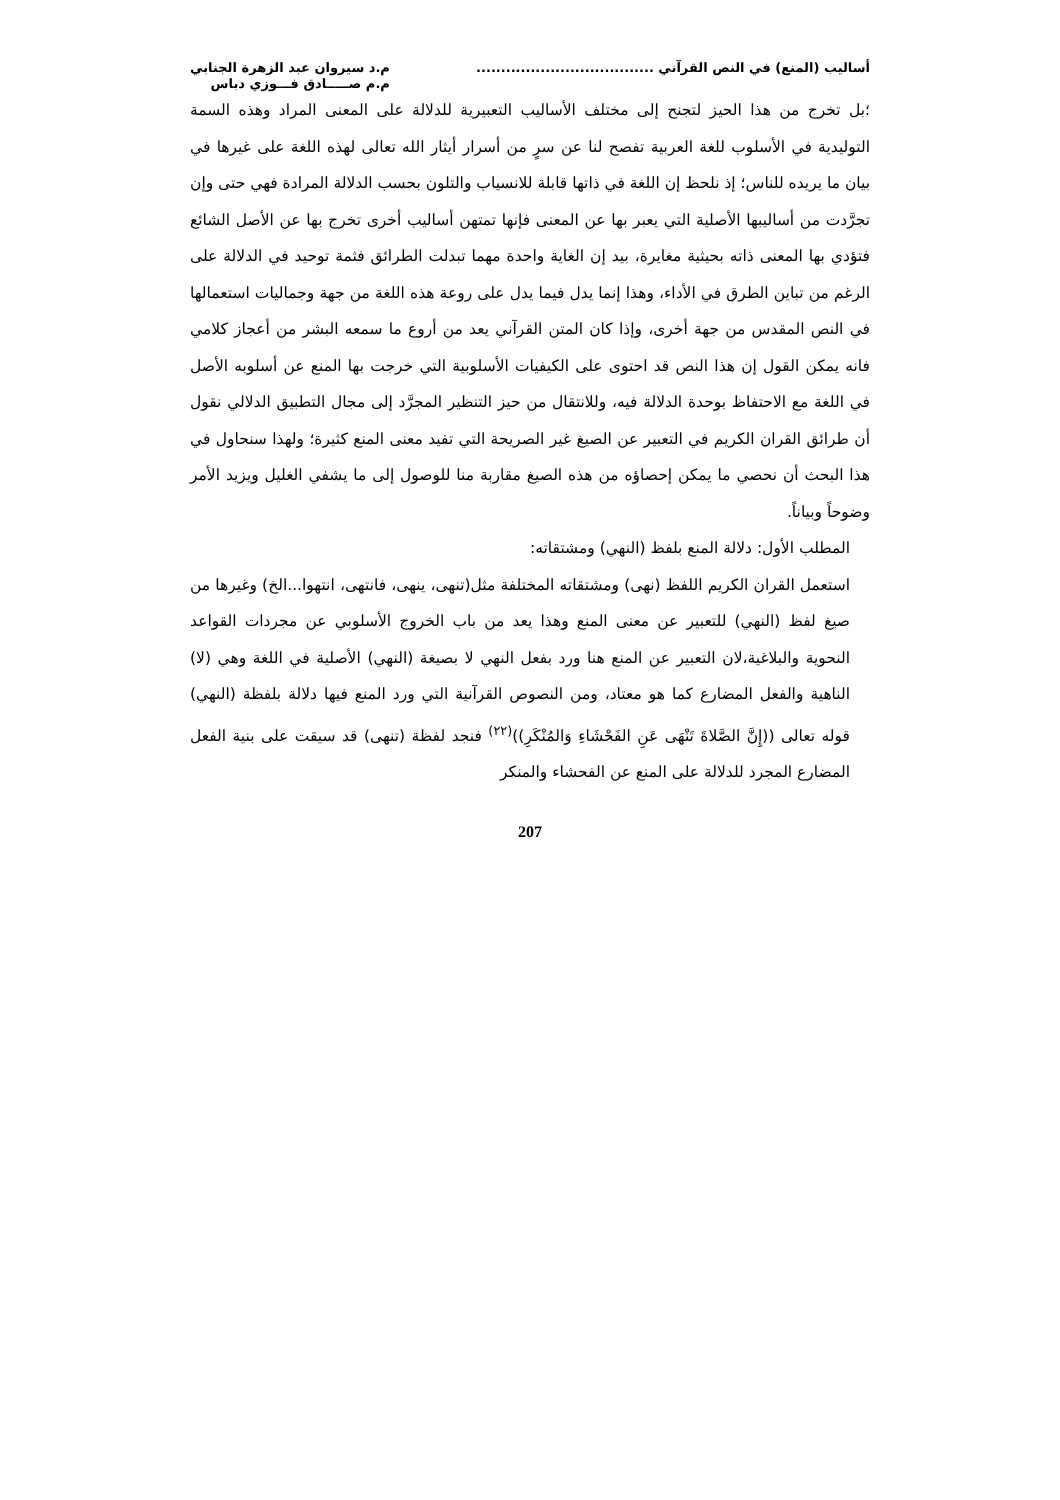أساليب (المنع) في النص القرآني ....................................
م.د سيروان عبد الزهرة الجنابي
م.م صـــــادق فـــوزي دباس
؛بل تخرج من هذا الحيز لتجنح إلى مختلف الأساليب التعبيرية للدلالة على المعنى المراد وهذه السمة التوليدية في الأسلوب للغة العربية تفصح لنا عن سرٍ من أسرار أيثار الله تعالى لهذه اللغة على غيرها في بيان ما يريده للناس؛ إذ نلحظ إن اللغة في ذاتها قابلة للانسياب والتلون بحسب الدلالة المرادة فهي حتى وإن تجرَّدت من أساليبها الأصلية التي يعبر بها عن المعنى فإنها تمتهن أساليب أخرى تخرج بها عن الأصل الشائع فتؤدي بها المعنى ذاته بحيثية مغايرة، بيد إن الغاية واحدة مهما تبدلت الطرائق فثمة توحيد في الدلالة على الرغم من تباين الطرق في الأداء، وهذا إنما يدل فيما يدل على روعة هذه اللغة من جهة وجماليات استعمالها في النص المقدس من جهة أخرى، وإذا كان المتن القرآني يعد من أروع ما سمعه البشر من أعجاز كلامي فانه يمكن القول إن هذا النص قد احتوى على الكيفيات الأسلوبية التي خرجت بها المنع عن أسلوبه الأصل في اللغة مع الاحتفاظ بوحدة الدلالة فيه، وللانتقال من حيز التنظير المجرَّد إلى مجال التطبيق الدلالي نقول أن طرائق القران الكريم في التعبير عن الصيغ غير الصريحة التي تفيد معنى المنع كثيرة؛ ولهذا سنحاول في هذا البحث أن نحصي ما يمكن إحصاؤه من هذه الصيغ مقاربة منا للوصول إلى ما يشفي الغليل ويزيد الأمر وضوحاً وبياناً.
المطلب الأول: دلالة المنع بلفظ (النهي) ومشتقاته:
استعمل القران الكريم اللفظ (نهى) ومشتقاته المختلفة مثل(تنهى، ينهى، فانتهى، انتهوا...الخ) وغيرها من صيغ لفظ (النهي) للتعبير عن معنى المنع وهذا يعد من باب الخروج الأسلوبي عن مجردات القواعد النحوية والبلاغية،لان التعبير عن المنع هنا ورد بفعل النهي لا بصيغة (النهي) الأصلية في اللغة وهي (لا) الناهية والفعل المضارع كما هو معتاد، ومن النصوص القرآنية التي ورد المنع فيها دلالة بلفظة (النهي) قوله تعالى ((إِنَّ الصَّلاةَ تَنْهَى عَنِ الفَحْشَاءِ وَالمُنْكَرِ))<sup>(٢٢)</sup> فنجد لفظة (تنهى) قد سيقت على بنية الفعل المضارع المجرد للدلالة على المنع عن الفحشاء والمنكر
207